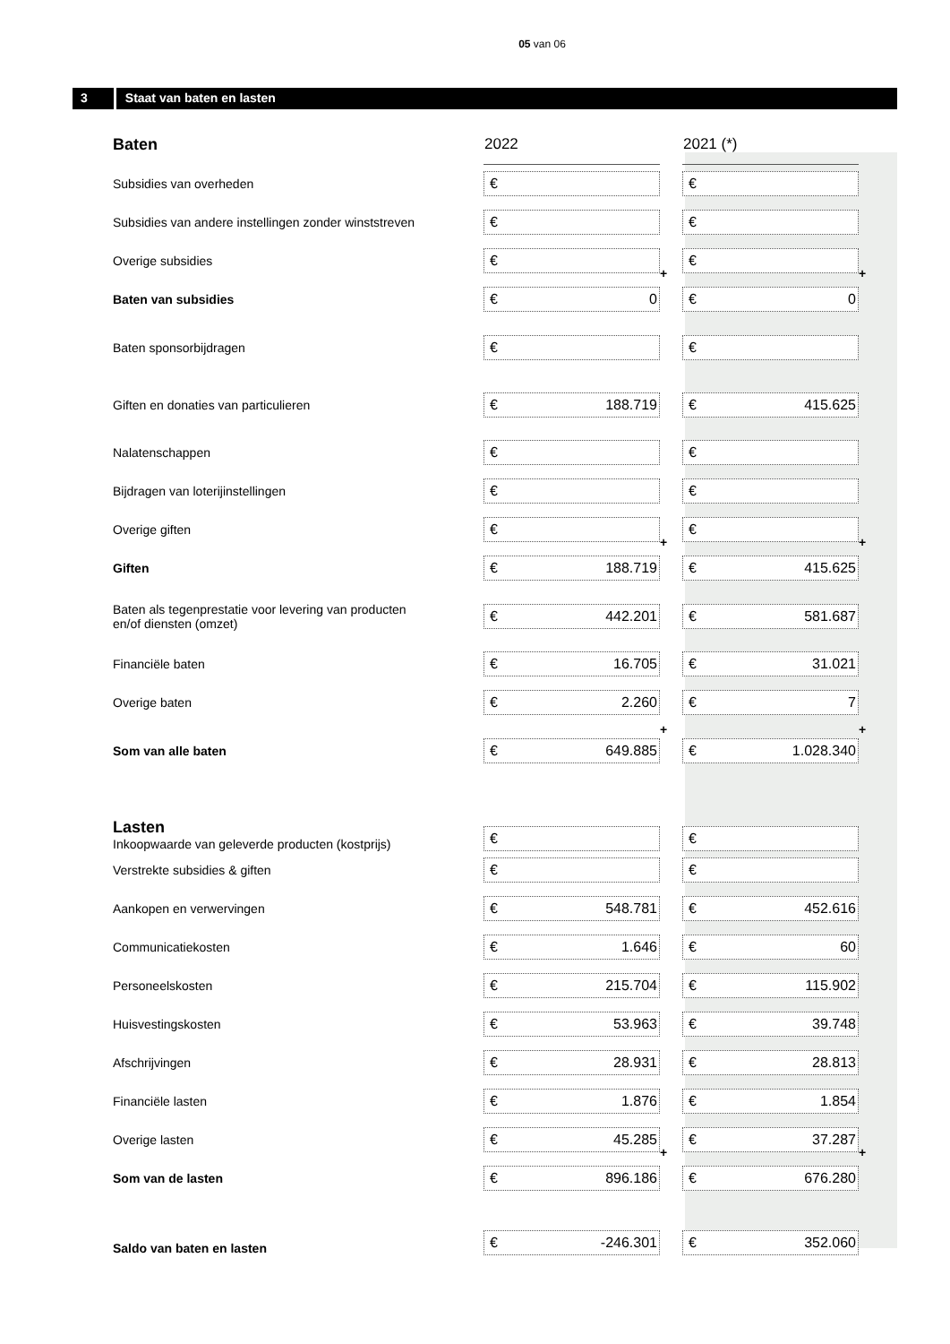05 van 06
3 Staat van baten en lasten
| Baten | 2022 | | 2021 (*) | |
| Subsidies van overheden | € | | € | |
| Subsidies van andere instellingen zonder winststreven | € | | € | |
| Overige subsidies | € | + | € | + |
| Baten van subsidies | € 0 | | € 0 | |
| Baten sponsorbijdragen | € | | € | |
| Giften en donaties van particulieren | € 188.719 | | € 415.625 | |
| Nalatenschappen | € | | € | |
| Bijdragen van loterijinstellingen | € | | € | |
| Overige giften | € | + | € | + |
| Giften | € 188.719 | | € 415.625 | |
| Baten als tegenprestatie voor levering van producten en/of diensten (omzet) | € 442.201 | | € 581.687 | |
| Financiële baten | € 16.705 | | € 31.021 | |
| Overige baten | € 2.260 | | € 7 | |
| Som van alle baten | € 649.885 | + | € 1.028.340 | + |
| Lasten Inkoopwaarde van geleverde producten (kostprijs) | € | | € | |
| Verstrekte subsidies & giften | € | | € | |
| Aankopen en verwervingen | € 548.781 | | € 452.616 | |
| Communicatiekosten | € 1.646 | | € 60 | |
| Personeelskosten | € 215.704 | | € 115.902 | |
| Huisvestingskosten | € 53.963 | | € 39.748 | |
| Afschrijvingen | € 28.931 | | € 28.813 | |
| Financiële lasten | € 1.876 | | € 1.854 | |
| Overige lasten | € 45.285 | + | € 37.287 | + |
| Som van de lasten | € 896.186 | | € 676.280 | |
| Saldo van baten en lasten | € -246.301 | | € 352.060 | |